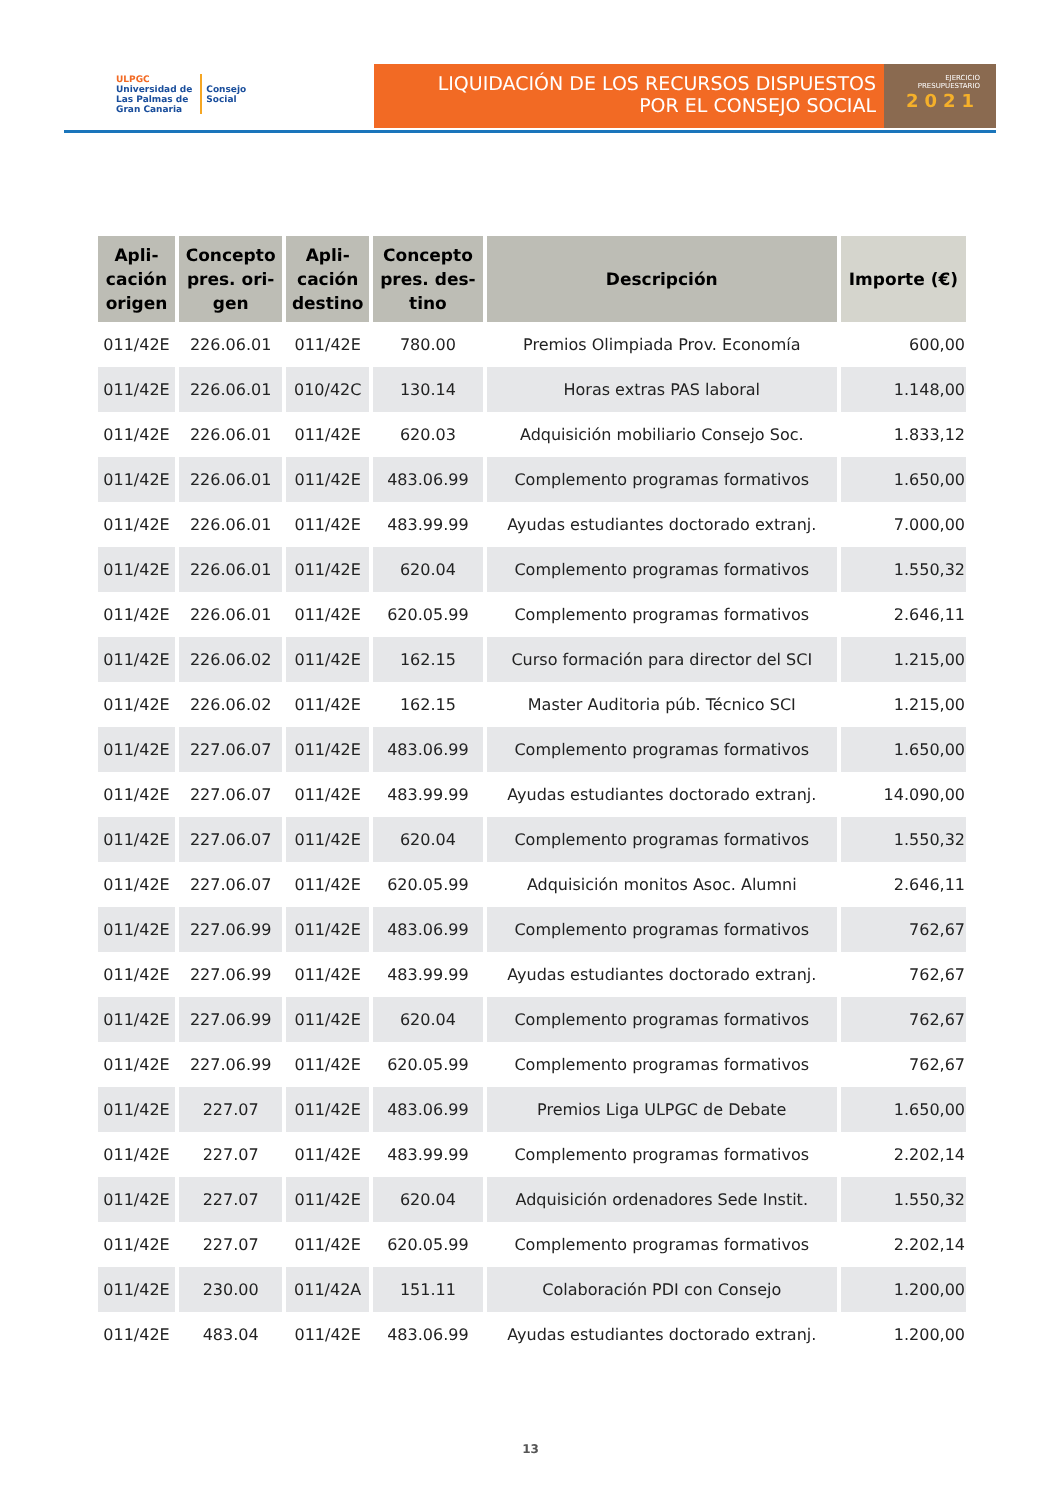ULPGC
Universidad de
Las Palmas de
Gran Canaria
Consejo
Social
LIQUIDACIÓN DE LOS RECURSOS DISPUESTOS
POR EL CONSEJO SOCIAL
EJERCICIO
PRESUPUESTARIO
2021
| Apli- cación origen | Concepto pres. ori- gen | Apli- cación destino | Concepto pres. des- tino | Descripción | Importe (€) |
| --- | --- | --- | --- | --- | --- |
| 011/42E | 226.06.01 | 011/42E | 780.00 | Premios Olimpiada Prov. Economía | 600,00 |
| 011/42E | 226.06.01 | 010/42C | 130.14 | Horas extras PAS laboral | 1.148,00 |
| 011/42E | 226.06.01 | 011/42E | 620.03 | Adquisición mobiliario Consejo Soc. | 1.833,12 |
| 011/42E | 226.06.01 | 011/42E | 483.06.99 | Complemento programas formativos | 1.650,00 |
| 011/42E | 226.06.01 | 011/42E | 483.99.99 | Ayudas estudiantes doctorado extranj. | 7.000,00 |
| 011/42E | 226.06.01 | 011/42E | 620.04 | Complemento programas formativos | 1.550,32 |
| 011/42E | 226.06.01 | 011/42E | 620.05.99 | Complemento programas formativos | 2.646,11 |
| 011/42E | 226.06.02 | 011/42E | 162.15 | Curso formación para director del SCI | 1.215,00 |
| 011/42E | 226.06.02 | 011/42E | 162.15 | Master Auditoria púb. Técnico SCI | 1.215,00 |
| 011/42E | 227.06.07 | 011/42E | 483.06.99 | Complemento programas formativos | 1.650,00 |
| 011/42E | 227.06.07 | 011/42E | 483.99.99 | Ayudas estudiantes doctorado extranj. | 14.090,00 |
| 011/42E | 227.06.07 | 011/42E | 620.04 | Complemento programas formativos | 1.550,32 |
| 011/42E | 227.06.07 | 011/42E | 620.05.99 | Adquisición monitos Asoc. Alumni | 2.646,11 |
| 011/42E | 227.06.99 | 011/42E | 483.06.99 | Complemento programas formativos | 762,67 |
| 011/42E | 227.06.99 | 011/42E | 483.99.99 | Ayudas estudiantes doctorado extranj. | 762,67 |
| 011/42E | 227.06.99 | 011/42E | 620.04 | Complemento programas formativos | 762,67 |
| 011/42E | 227.06.99 | 011/42E | 620.05.99 | Complemento programas formativos | 762,67 |
| 011/42E | 227.07 | 011/42E | 483.06.99 | Premios Liga ULPGC de Debate | 1.650,00 |
| 011/42E | 227.07 | 011/42E | 483.99.99 | Complemento programas formativos | 2.202,14 |
| 011/42E | 227.07 | 011/42E | 620.04 | Adquisición ordenadores Sede Instit. | 1.550,32 |
| 011/42E | 227.07 | 011/42E | 620.05.99 | Complemento programas formativos | 2.202,14 |
| 011/42E | 230.00 | 011/42A | 151.11 | Colaboración PDI con Consejo | 1.200,00 |
| 011/42E | 483.04 | 011/42E | 483.06.99 | Ayudas estudiantes doctorado extranj. | 1.200,00 |
13